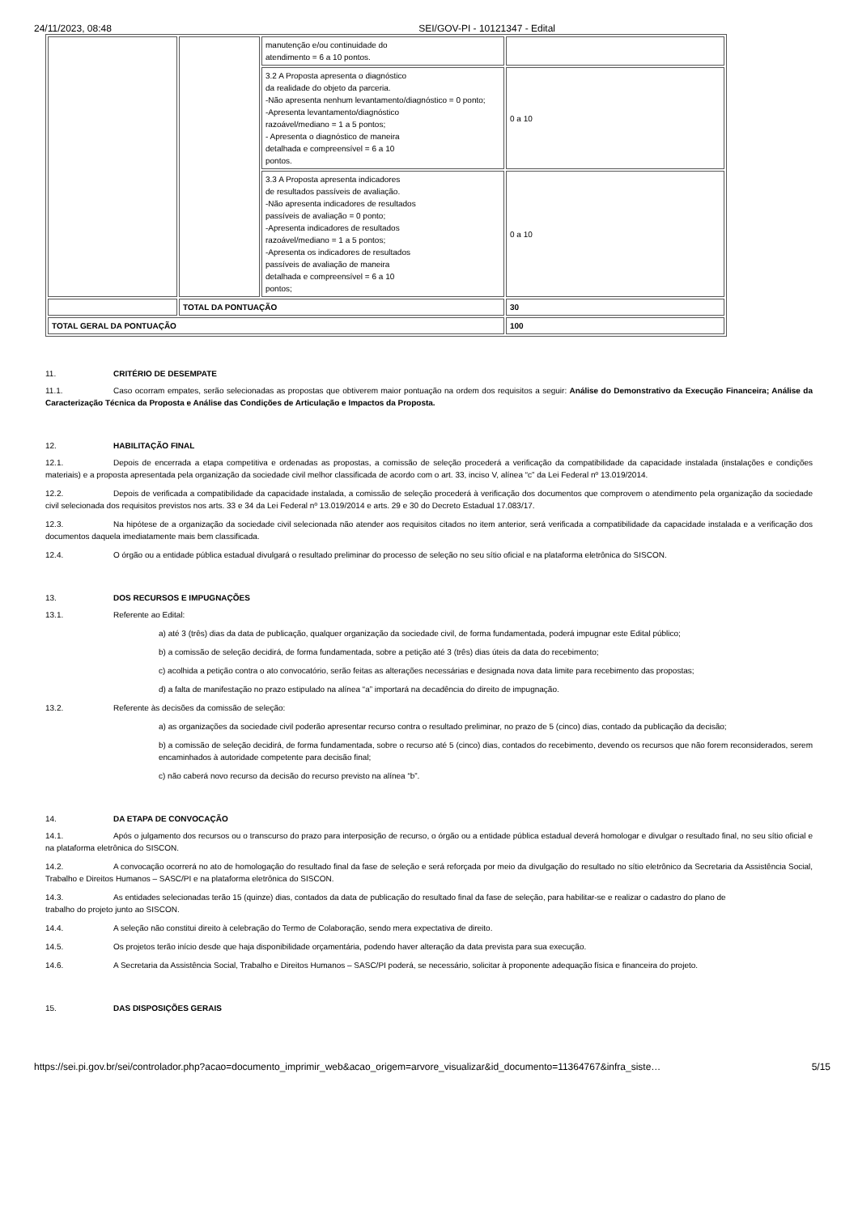24/11/2023, 08:48 SEI/GOV-PI - 10121347 - Edital
| | | manutenção e/ou continuidade do atendimento = 6 a 10 pontos. | |
| | | 3.2 A Proposta apresenta o diagnóstico da realidade do objeto da parceria. -Não apresenta nenhum levantamento/diagnóstico = 0 ponto; -Apresenta levantamento/diagnóstico razoável/mediano = 1 a 5 pontos; - Apresenta o diagnóstico de maneira detalhada e compreensível = 6 a 10 pontos. | 0 a 10 |
| | | 3.3 A Proposta apresenta indicadores de resultados passíveis de avaliação. -Não apresenta indicadores de resultados passíveis de avaliação = 0 ponto; -Apresenta indicadores de resultados razoável/mediano = 1 a 5 pontos; -Apresenta os indicadores de resultados passíveis de avaliação de maneira detalhada e compreensível = 6 a 10 pontos; | 0 a 10 |
| | TOTAL DA PONTUAÇÃO | | 30 |
| TOTAL GERAL DA PONTUAÇÃO | | | 100 |
11. CRITÉRIO DE DESEMPATE
11.1. Caso ocorram empates, serão selecionadas as propostas que obtiverem maior pontuação na ordem dos requisitos a seguir: Análise do Demonstrativo da Execução Financeira; Análise da Caracterização Técnica da Proposta e Análise das Condições de Articulação e Impactos da Proposta.
12. HABILITAÇÃO FINAL
12.1. Depois de encerrada a etapa competitiva e ordenadas as propostas, a comissão de seleção procederá a verificação da compatibilidade da capacidade instalada (instalações e condições materiais) e a proposta apresentada pela organização da sociedade civil melhor classificada de acordo com o art. 33, inciso V, alínea “c” da Lei Federal nº 13.019/2014.
12.2. Depois de verificada a compatibilidade da capacidade instalada, a comissão de seleção procederá à verificação dos documentos que comprovem o atendimento pela organização da sociedade civil selecionada dos requisitos previstos nos arts. 33 e 34 da Lei Federal nº 13.019/2014 e arts. 29 e 30 do Decreto Estadual 17.083/17.
12.3. Na hipótese de a organização da sociedade civil selecionada não atender aos requisitos citados no item anterior, será verificada a compatibilidade da capacidade instalada e a verificação dos documentos daquela imediatamente mais bem classificada.
12.4. O órgão ou a entidade pública estadual divulgará o resultado preliminar do processo de seleção no seu sítio oficial e na plataforma eletrônica do SISCON.
13. DOS RECURSOS E IMPUGNAÇÕES
13.1. Referente ao Edital:
a) até 3 (três) dias da data de publicação, qualquer organização da sociedade civil, de forma fundamentada, poderá impugnar este Edital público;
b) a comissão de seleção decidirá, de forma fundamentada, sobre a petição até 3 (três) dias úteis da data do recebimento;
c) acolhida a petição contra o ato convocatório, serão feitas as alterações necessárias e designada nova data limite para recebimento das propostas;
d) a falta de manifestação no prazo estipulado na alínea “a” importará na decadência do direito de impugnação.
13.2. Referente às decisões da comissão de seleção:
a) as organizações da sociedade civil poderão apresentar recurso contra o resultado preliminar, no prazo de 5 (cinco) dias, contado da publicação da decisão;
b) a comissão de seleção decidirá, de forma fundamentada, sobre o recurso até 5 (cinco) dias, contados do recebimento, devendo os recursos que não forem reconsiderados, serem encaminhados à autoridade competente para decisão final;
c) não caberá novo recurso da decisão do recurso previsto na alínea “b”.
14. DA ETAPA DE CONVOCAÇÃO
14.1. Após o julgamento dos recursos ou o transcurso do prazo para interposição de recurso, o órgão ou a entidade pública estadual deverá homologar e divulgar o resultado final, no seu sítio oficial e na plataforma eletrônica do SISCON.
14.2. A convocação ocorrerá no ato de homologação do resultado final da fase de seleção e será reforçada por meio da divulgação do resultado no sítio eletrônico da Secretaria da Assistência Social, Trabalho e Direitos Humanos – SASC/PI e na plataforma eletrônica do SISCON.
14.3. As entidades selecionadas terão 15 (quinze) dias, contados da data de publicação do resultado final da fase de seleção, para habilitar-se e realizar o cadastro do plano de
trabalho do projeto junto ao SISCON.
14.4. A seleção não constitui direito à celebração do Termo de Colaboração, sendo mera expectativa de direito.
14.5. Os projetos terão início desde que haja disponibilidade orçamentária, podendo haver alteração da data prevista para sua execução.
14.6. A Secretaria da Assistência Social, Trabalho e Direitos Humanos – SASC/PI poderá, se necessário, solicitar à proponente adequação física e financeira do projeto.
15. DAS DISPOSIÇÕES GERAIS
https://sei.pi.gov.br/sei/controlador.php?acao=documento_imprimir_web&acao_origem=arvore_visualizar&id_documento=11364767&infra_siste… 5/15